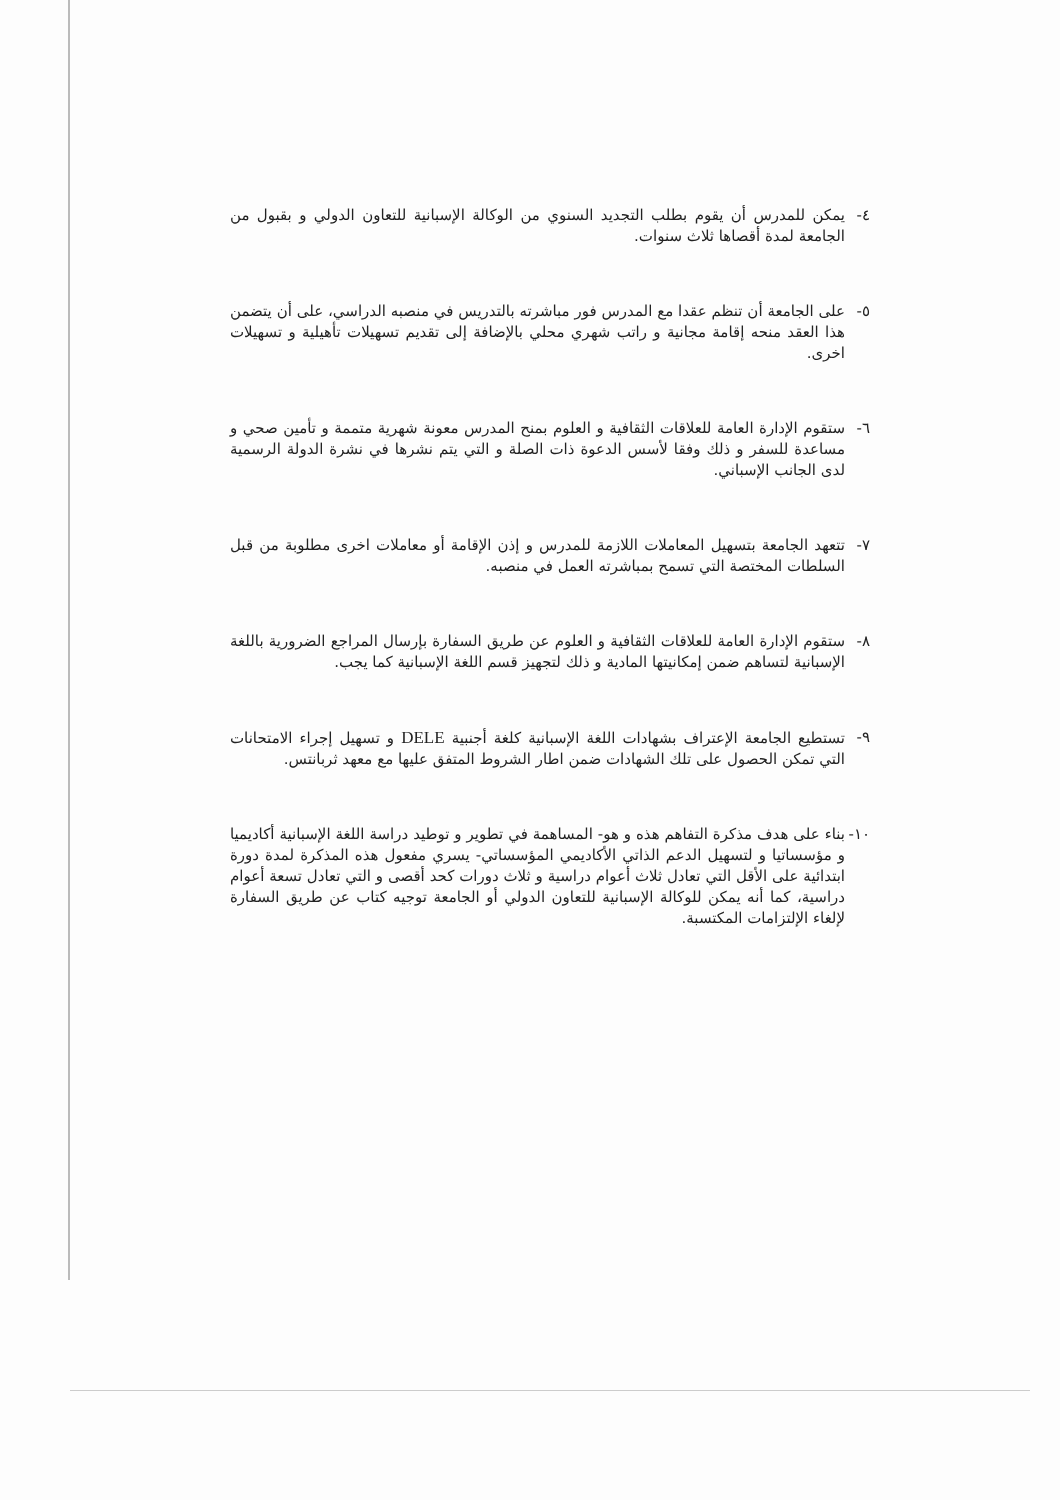٤- يمكن للمدرس أن يقوم بطلب التجديد السنوي من الوكالة الإسبانية للتعاون الدولي و بقبول من الجامعة لمدة أقصاها ثلاث سنوات.
٥- على الجامعة أن تنظم عقدا مع المدرس فور مباشرته بالتدريس في منصبه الدراسي، على أن يتضمن هذا العقد منحه إقامة مجانية و راتب شهري محلي بالإضافة إلى تقديم تسهيلات تأهيلية و تسهيلات اخرى.
٦- ستقوم الإدارة العامة للعلاقات الثقافية و العلوم بمنح المدرس معونة شهرية متممة و تأمين صحي و مساعدة للسفر و ذلك وفقا لأسس الدعوة ذات الصلة و التي يتم نشرها في نشرة الدولة الرسمية لدى الجانب الإسباني.
٧- تتعهد الجامعة بتسهيل المعاملات اللازمة للمدرس و إذن الإقامة أو معاملات اخرى مطلوبة من قبل السلطات المختصة التي تسمح بمباشرته العمل في منصبه.
٨- ستقوم الإدارة العامة للعلاقات الثقافية و العلوم عن طريق السفارة بإرسال المراجع الضرورية باللغة الإسبانية لتساهم ضمن إمكانيتها المادية و ذلك لتجهيز قسم اللغة الإسبانية كما يجب.
٩- تستطيع الجامعة الإعتراف بشهادات اللغة الإسبانية كلغة أجنبية DELE و تسهيل إجراء الامتحانات التي تمكن الحصول على تلك الشهادات ضمن اطار الشروط المتفق عليها مع معهد ثربانتس.
١٠-
بناء على هدف مذكرة التفاهم هذه و هو- المساهمة في تطوير و توطيد دراسة اللغة الإسبانية أكاديميا و مؤسساتيا و لتسهيل الدعم الذاتي الأكاديمي المؤسساتي- يسري مفعول هذه المذكرة لمدة دورة ابتدائية على الأقل التي تعادل ثلاث أعوام دراسية و ثلاث دورات كحد أقصى و التي تعادل تسعة أعوام دراسية، كما أنه يمكن للوكالة الإسبانية للتعاون الدولي أو الجامعة توجيه كتاب عن طريق السفارة لإلغاء الإلتزامات المكتسبة.